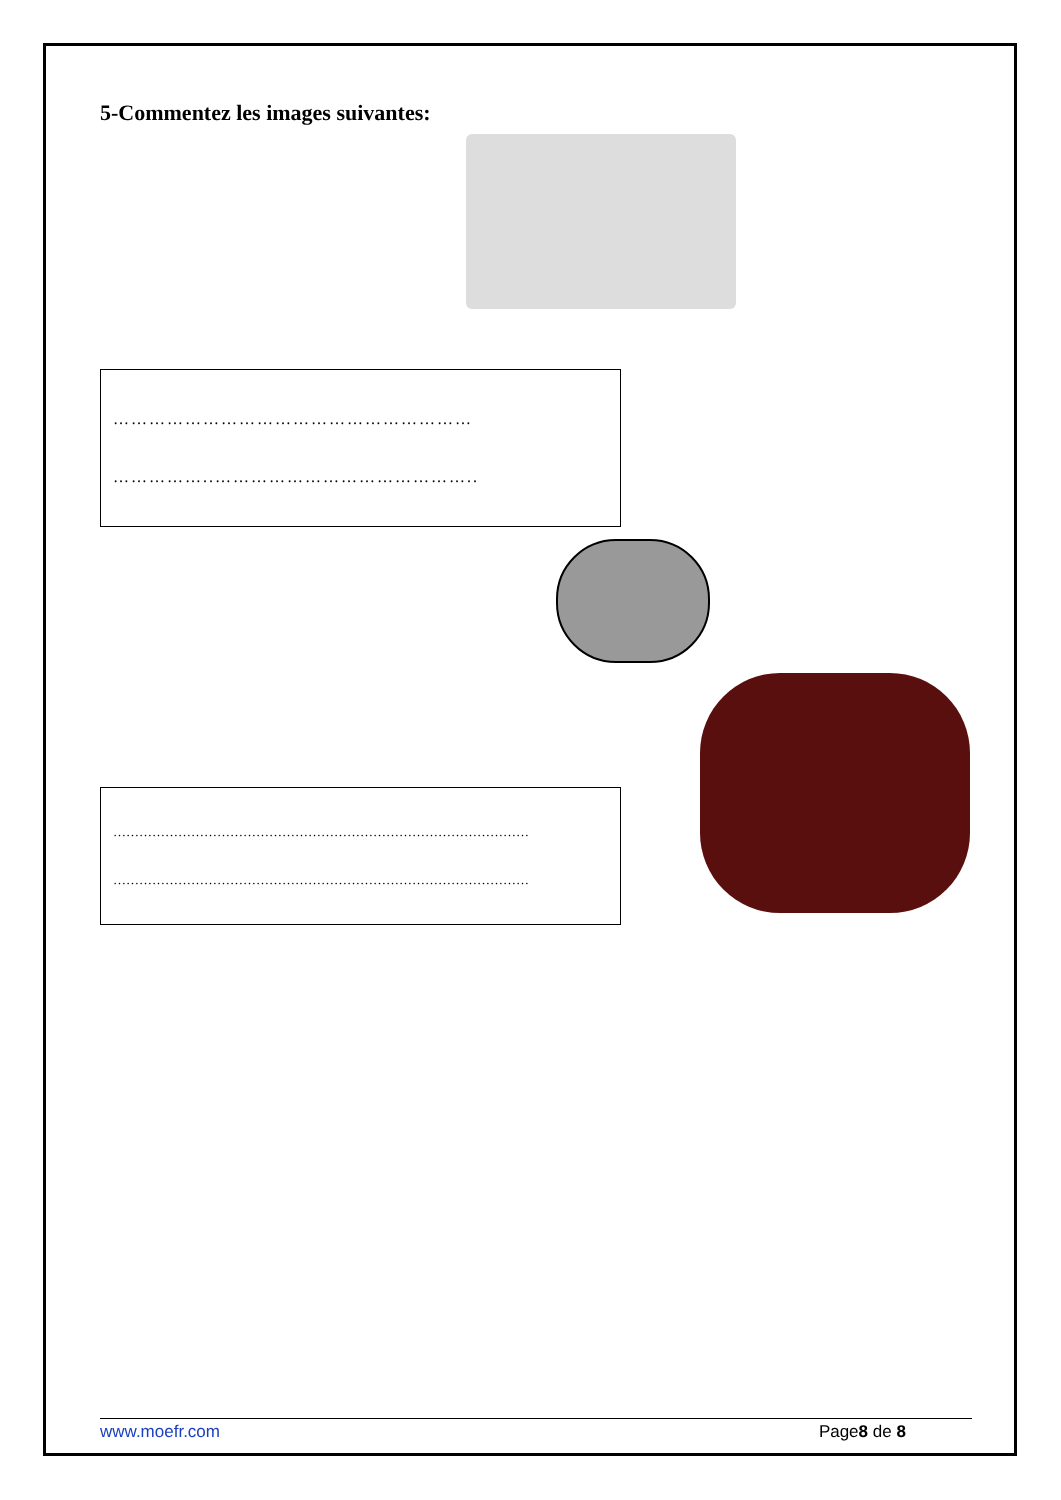5-Commentez les images suivantes:
……………………………………………………
……………..……………………………………..
……………………………………………………………………………………
……………………………………………………………………………………
www.moefr.com Page8 de 8